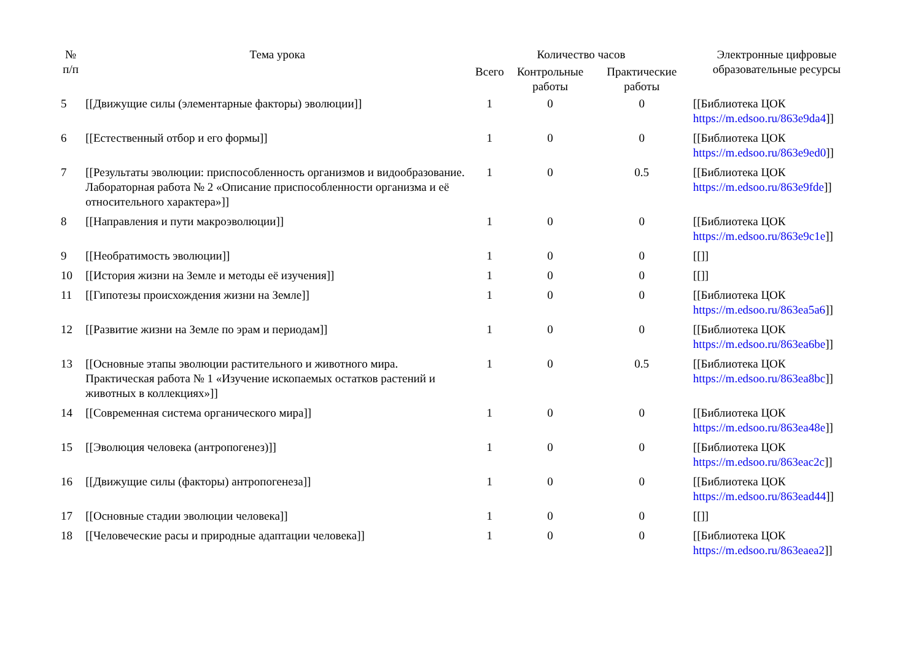| № п/п | Тема урока | Количество часов | | | Электронные цифровые образовательные ресурсы |
| --- | --- | --- | --- | --- | --- |
| | | Всего | Контрольные работы | Практические работы | |
| 5 | [[Движущие силы (элементарные факторы) эволюции]] | 1 | 0 | 0 | [[Библиотека ЦОК https://m.edsoo.ru/863e9da4 ]] |
| 6 | [[Естественный отбор и его формы]] | 1 | 0 | 0 | [[Библиотека ЦОК https://m.edsoo.ru/863e9ed0 ]] |
| 7 | [[Результаты эволюции: приспособленность организмов и видообразование. Лабораторная работа № 2 «Описание приспособленности организма и её относительного характера»]] | 1 | 0 | 0.5 | [[Библиотека ЦОК https://m.edsoo.ru/863e9fde ]] |
| 8 | [[Направления и пути макроэволюции]] | 1 | 0 | 0 | [[Библиотека ЦОК https://m.edsoo.ru/863e9c1e ]] |
| 9 | [[Необратимость эволюции]] | 1 | 0 | 0 | [[]] |
| 10 | [[История жизни на Земле и методы её изучения]] | 1 | 0 | 0 | [[]] |
| 11 | [[Гипотезы происхождения жизни на Земле]] | 1 | 0 | 0 | [[Библиотека ЦОК https://m.edsoo.ru/863ea5a6 ]] |
| 12 | [[Развитие жизни на Земле по эрам и периодам]] | 1 | 0 | 0 | [[Библиотека ЦОК https://m.edsoo.ru/863ea6be ]] |
| 13 | [[Основные этапы эволюции растительного и животного мира. Практическая работа № 1 «Изучение ископаемых остатков растений и животных в коллекциях»]] | 1 | 0 | 0.5 | [[Библиотека ЦОК https://m.edsoo.ru/863ea8bc ]] |
| 14 | [[Современная система органического мира]] | 1 | 0 | 0 | [[Библиотека ЦОК https://m.edsoo.ru/863ea48e ]] |
| 15 | [[Эволюция человека (антропогенез)]] | 1 | 0 | 0 | [[Библиотека ЦОК https://m.edsoo.ru/863eac2c ]] |
| 16 | [[Движущие силы (факторы) антропогенеза]] | 1 | 0 | 0 | [[Библиотека ЦОК https://m.edsoo.ru/863ead44 ]] |
| 17 | [[Основные стадии эволюции человека]] | 1 | 0 | 0 | [[]] |
| 18 | [[Человеческие расы и природные адаптации человека]] | 1 | 0 | 0 | [[Библиотека ЦОК https://m.edsoo.ru/863eaea2 ]] |